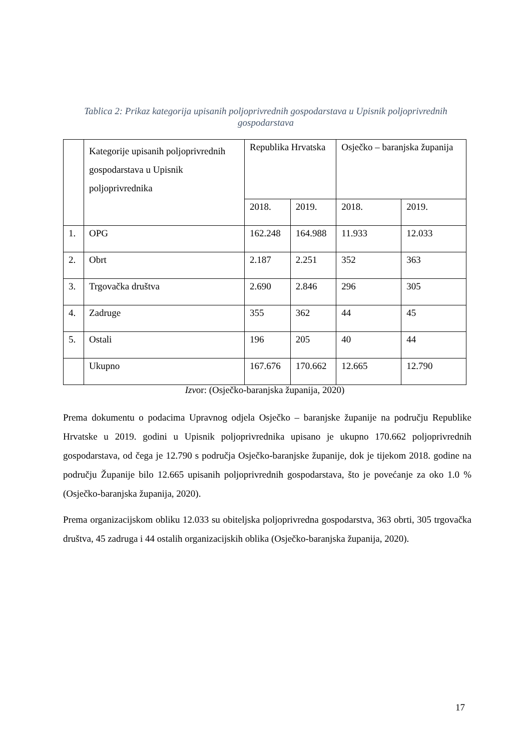Tablica 2: Prikaz kategorija upisanih poljoprivrednih gospodarstava u Upisnik poljoprivrednih gospodarstava
| | Kategorije upisanih poljoprivrednih gospodarstava u Upisnik poljoprivrednika | Republika Hrvatska | | Osječko – baranjska županija | |
| --- | --- | --- | --- | --- | --- |
| | | 2018. | 2019. | 2018. | 2019. |
| 1. | OPG | 162.248 | 164.988 | 11.933 | 12.033 |
| 2. | Obrt | 2.187 | 2.251 | 352 | 363 |
| 3. | Trgovačka društva | 2.690 | 2.846 | 296 | 305 |
| 4. | Zadruge | 355 | 362 | 44 | 45 |
| 5. | Ostali | 196 | 205 | 40 | 44 |
| | Ukupno | 167.676 | 170.662 | 12.665 | 12.790 |
Izvor: (Osječko-baranjska županija, 2020)
Prema dokumentu o podacima Upravnog odjela Osječko – baranjske županije na području Republike Hrvatske u 2019. godini u Upisnik poljoprivrednika upisano je ukupno 170.662 poljoprivrednih gospodarstava, od čega je 12.790 s područja Osječko-baranjske županije, dok je tijekom 2018. godine na području Županije bilo 12.665 upisanih poljoprivrednih gospodarstava, što je povećanje za oko 1.0 % (Osječko-baranjska županija, 2020).
Prema organizacijskom obliku 12.033 su obiteljska poljoprivredna gospodarstva, 363 obrti, 305 trgovačka društva, 45 zadruga i 44 ostalih organizacijskih oblika (Osječko-baranjska županija, 2020).
17